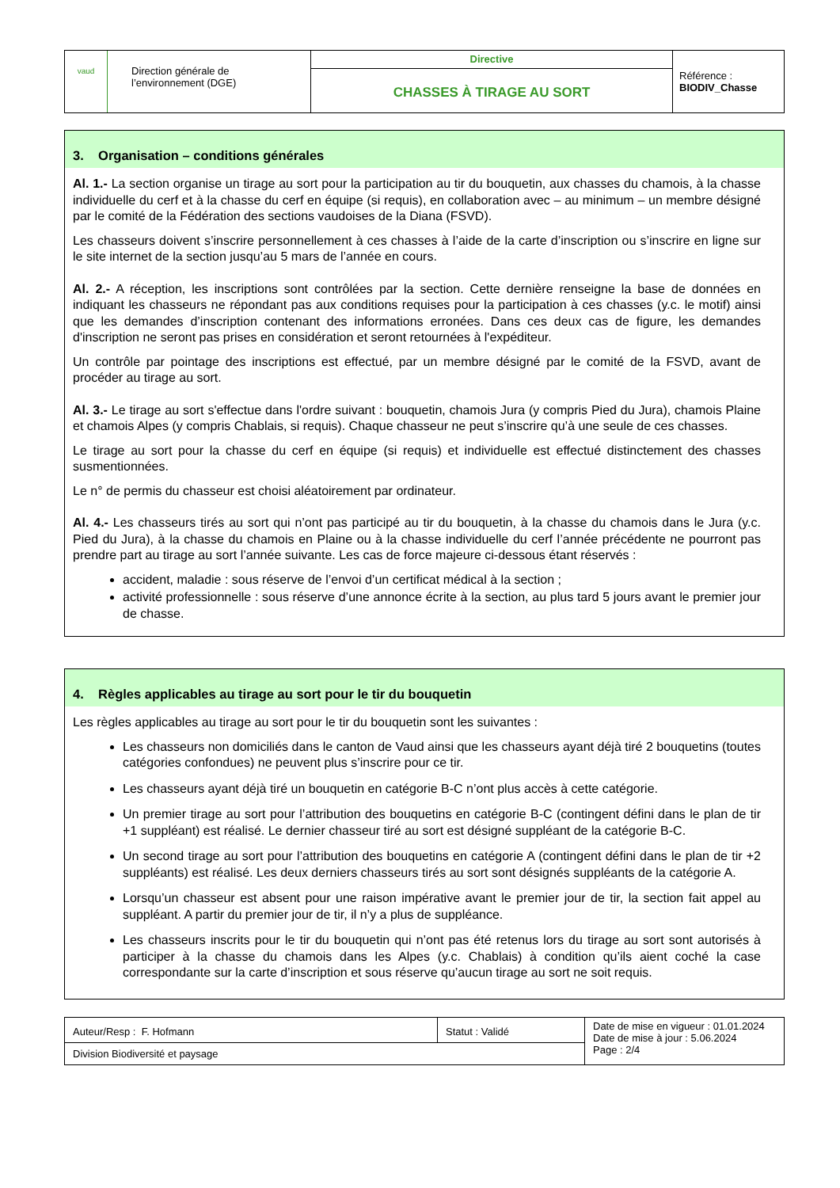| vaud Direction générale de l’environnement (DGE) | Directive | Référence : BIODIV_Chasse |
| | CHASSES À TIRAGE AU SORT | |
3. Organisation – conditions générales
Al. 1.- La section organise un tirage au sort pour la participation au tir du bouquetin, aux chasses du chamois, à la chasse individuelle du cerf et à la chasse du cerf en équipe (si requis), en collaboration avec – au minimum – un membre désigné par le comité de la Fédération des sections vaudoises de la Diana (FSVD).
Les chasseurs doivent s’inscrire personnellement à ces chasses à l’aide de la carte d’inscription ou s’inscrire en ligne sur le site internet de la section jusqu’au 5 mars de l’année en cours.
Al. 2.- A réception, les inscriptions sont contrôlées par la section. Cette dernière renseigne la base de données en indiquant les chasseurs ne répondant pas aux conditions requises pour la participation à ces chasses (y.c. le motif) ainsi que les demandes d’inscription contenant des informations erronées. Dans ces deux cas de figure, les demandes d'inscription ne seront pas prises en considération et seront retournées à l'expéditeur.
Un contrôle par pointage des inscriptions est effectué, par un membre désigné par le comité de la FSVD, avant de procéder au tirage au sort.
Al. 3.- Le tirage au sort s'effectue dans l'ordre suivant : bouquetin, chamois Jura (y compris Pied du Jura), chamois Plaine et chamois Alpes (y compris Chablais, si requis). Chaque chasseur ne peut s’inscrire qu’à une seule de ces chasses.
Le tirage au sort pour la chasse du cerf en équipe (si requis) et individuelle est effectué distinctement des chasses susmentionnées.
Le n° de permis du chasseur est choisi aléatoirement par ordinateur.
Al. 4.- Les chasseurs tirés au sort qui n’ont pas participé au tir du bouquetin, à la chasse du chamois dans le Jura (y.c. Pied du Jura), à la chasse du chamois en Plaine ou à la chasse individuelle du cerf l’année précédente ne pourront pas prendre part au tirage au sort l’année suivante. Les cas de force majeure ci-dessous étant réservés :
accident, maladie : sous réserve de l’envoi d’un certificat médical à la section ;
activité professionnelle : sous réserve d’une annonce écrite à la section, au plus tard 5 jours avant le premier jour de chasse.
4. Règles applicables au tirage au sort pour le tir du bouquetin
Les règles applicables au tirage au sort pour le tir du bouquetin sont les suivantes :
Les chasseurs non domiciliés dans le canton de Vaud ainsi que les chasseurs ayant déjà tiré 2 bouquetins (toutes catégories confondues) ne peuvent plus s’inscrire pour ce tir.
Les chasseurs ayant déjà tiré un bouquetin en catégorie B-C n’ont plus accès à cette catégorie.
Un premier tirage au sort pour l’attribution des bouquetins en catégorie B-C (contingent défini dans le plan de tir +1 suppléant) est réalisé. Le dernier chasseur tiré au sort est désigné suppléant de la catégorie B-C.
Un second tirage au sort pour l’attribution des bouquetins en catégorie A (contingent défini dans le plan de tir +2 suppléants) est réalisé. Les deux derniers chasseurs tirés au sort sont désignés suppléants de la catégorie A.
Lorsqu’un chasseur est absent pour une raison impérative avant le premier jour de tir, la section fait appel au suppléant. A partir du premier jour de tir, il n’y a plus de suppléance.
Les chasseurs inscrits pour le tir du bouquetin qui n’ont pas été retenus lors du tirage au sort sont autorisés à participer à la chasse du chamois dans les Alpes (y.c. Chablais) à condition qu’ils aient coché la case correspondante sur la carte d’inscription et sous réserve qu’aucun tirage au sort ne soit requis.
| Auteur/Resp : F. Hofmann | Statut : Validé | Date de mise en vigueur : 01.01.2024 Date de mise à jour : 5.06.2024 Page : 2/4 |
| Division Biodiversité et paysage | | |